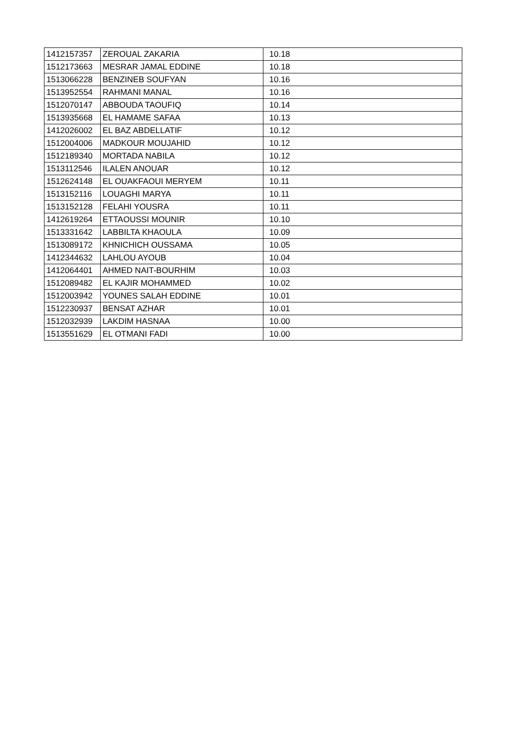| 1412157357 | ZEROUAL ZAKARIA | 10.18 |
| 1512173663 | MESRAR JAMAL EDDINE | 10.18 |
| 1513066228 | BENZINEB SOUFYAN | 10.16 |
| 1513952554 | RAHMANI MANAL | 10.16 |
| 1512070147 | ABBOUDA TAOUFIQ | 10.14 |
| 1513935668 | EL HAMAME SAFAA | 10.13 |
| 1412026002 | EL BAZ ABDELLATIF | 10.12 |
| 1512004006 | MADKOUR MOUJAHID | 10.12 |
| 1512189340 | MORTADA NABILA | 10.12 |
| 1513112546 | ILALEN ANOUAR | 10.12 |
| 1512624148 | EL OUAKFAOUI MERYEM | 10.11 |
| 1513152116 | LOUAGHI MARYA | 10.11 |
| 1513152128 | FELAHI YOUSRA | 10.11 |
| 1412619264 | ETTAOUSSI MOUNIR | 10.10 |
| 1513331642 | LABBILTA KHAOULA | 10.09 |
| 1513089172 | KHNICHICH OUSSAMA | 10.05 |
| 1412344632 | LAHLOU AYOUB | 10.04 |
| 1412064401 | AHMED NAIT-BOURHIM | 10.03 |
| 1512089482 | EL KAJIR MOHAMMED | 10.02 |
| 1512003942 | YOUNES SALAH EDDINE | 10.01 |
| 1512230937 | BENSAT AZHAR | 10.01 |
| 1512032939 | LAKDIM HASNAA | 10.00 |
| 1513551629 | EL OTMANI FADI | 10.00 |